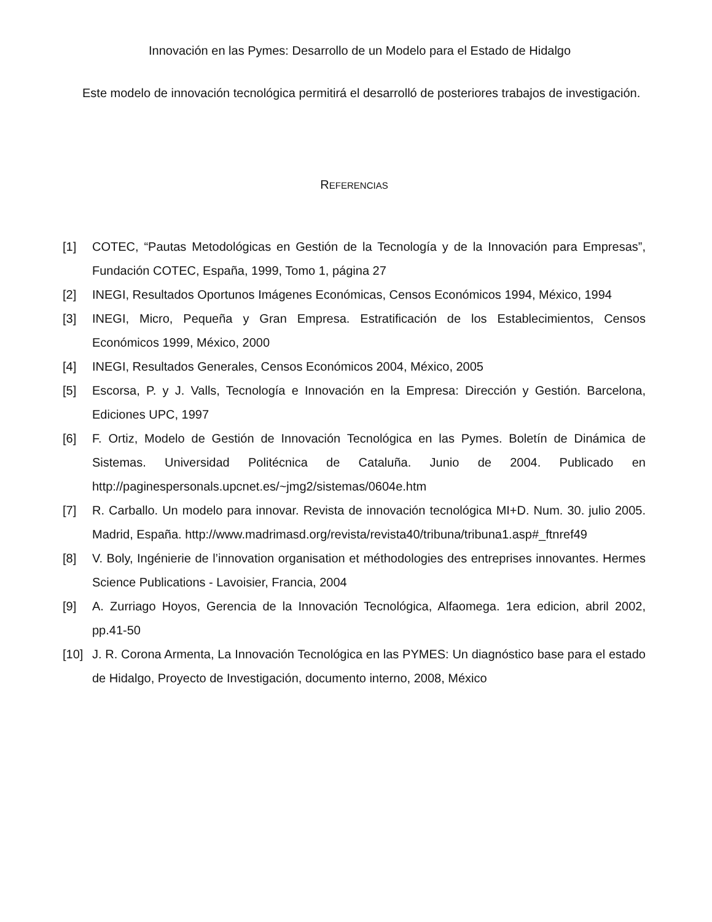Innovación en las Pymes: Desarrollo de un Modelo para el Estado de Hidalgo
Este modelo de innovación tecnológica permitirá el desarrolló de posteriores trabajos de investigación.
REFERENCIAS
[1] COTEC, “Pautas Metodológicas en Gestión de la Tecnología y de la Innovación para Empresas”, Fundación COTEC, España, 1999, Tomo 1, página 27
[2] INEGI, Resultados Oportunos Imágenes Económicas, Censos Económicos 1994, México, 1994
[3] INEGI, Micro, Pequeña y Gran Empresa. Estratificación de los Establecimientos, Censos Económicos 1999, México, 2000
[4] INEGI, Resultados Generales, Censos Económicos 2004, México, 2005
[5] Escorsa, P. y J. Valls, Tecnología e Innovación en la Empresa: Dirección y Gestión. Barcelona, Ediciones UPC, 1997
[6] F. Ortiz, Modelo de Gestión de Innovación Tecnológica en las Pymes. Boletín de Dinámica de Sistemas. Universidad Politécnica de Cataluña. Junio de 2004. Publicado en http://paginespersonals.upcnet.es/~jmg2/sistemas/0604e.htm
[7] R. Carballo. Un modelo para innovar. Revista de innovación tecnológica MI+D. Num. 30. julio 2005. Madrid, España. http://www.madrimasd.org/revista/revista40/tribuna/tribuna1.asp#_ftnref49
[8] V. Boly, Ingénierie de l’innovation organisation et méthodologies des entreprises innovantes. Hermes Science Publications - Lavoisier, Francia, 2004
[9] A. Zurriago Hoyos, Gerencia de la Innovación Tecnológica, Alfaomega. 1era edicion, abril 2002, pp.41-50
[10] J. R. Corona Armenta, La Innovación Tecnológica en las PYMES: Un diagnóstico base para el estado de Hidalgo, Proyecto de Investigación, documento interno, 2008, México